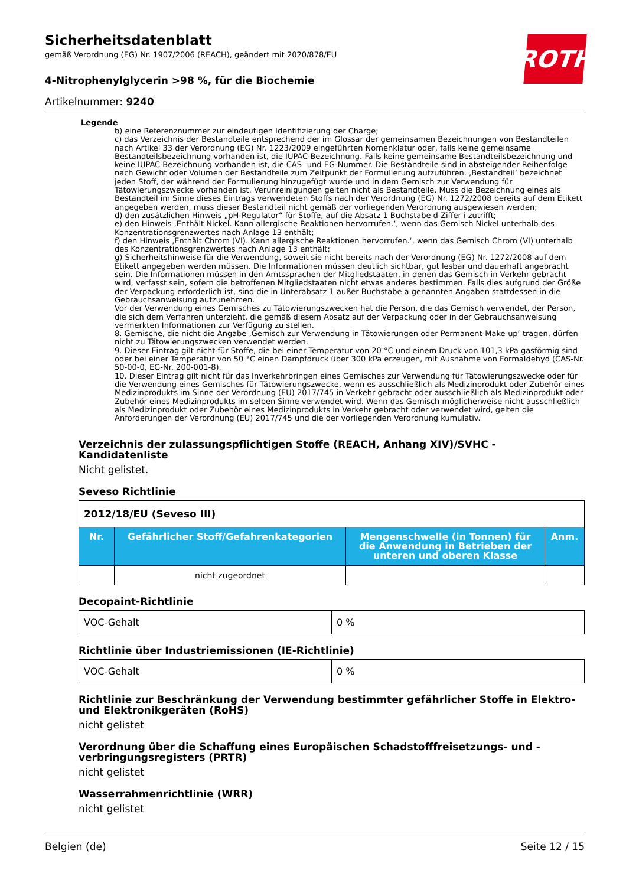ROTH
Sicherheitsdatenblatt
gemäß Verordnung (EG) Nr. 1907/2006 (REACH), geändert mit 2020/878/EU
4-Nitrophenylglycerin >98 %, für die Biochemie
Artikelnummer: 9240
Legende
b) eine Referenznummer zur eindeutigen Identifizierung der Charge;
c) das Verzeichnis der Bestandteile entsprechend der im Glossar der gemeinsamen Bezeichnungen von Bestandteilen nach Artikel 33 der Verordnung (EG) Nr. 1223/2009 eingeführten Nomenklatur oder, falls keine gemeinsame Bestandteilsbezeichnung vorhanden ist, die IUPAC-Bezeichnung. Falls keine gemeinsame Bestandteilsbezeichnung und keine IUPAC-Bezeichnung vorhanden ist, die CAS- und EG-Nummer. Die Bestandteile sind in absteigender Reihenfolge nach Gewicht oder Volumen der Bestandteile zum Zeitpunkt der Formulierung aufzuführen. ‚Bestandteil‘ bezeichnet jeden Stoff, der während der Formulierung hinzugefügt wurde und in dem Gemisch zur Verwendung für Tätowierungszwecke vorhanden ist. Verunreinigungen gelten nicht als Bestandteile. Muss die Bezeichnung eines als Bestandteil im Sinne dieses Eintrags verwendeten Stoffs nach der Verordnung (EG) Nr. 1272/2008 bereits auf dem Etikett angegeben werden, muss dieser Bestandteil nicht gemäß der vorliegenden Verordnung ausgewiesen werden;
d) den zusätzlichen Hinweis „pH-Regulator“ für Stoffe, auf die Absatz 1 Buchstabe d Ziffer i zutrifft;
e) den Hinweis ‚Enthält Nickel. Kann allergische Reaktionen hervorrufen.‘, wenn das Gemisch Nickel unterhalb des Konzentrationsgrenzwertes nach Anlage 13 enthält;
f) den Hinweis ‚Enthält Chrom (VI). Kann allergische Reaktionen hervorrufen.‘, wenn das Gemisch Chrom (VI) unterhalb des Konzentrationsgrenzwertes nach Anlage 13 enthält;
g) Sicherheitshinweise für die Verwendung, soweit sie nicht bereits nach der Verordnung (EG) Nr. 1272/2008 auf dem Etikett angegeben werden müssen. Die Informationen müssen deutlich sichtbar, gut lesbar und dauerhaft angebracht sein. Die Informationen müssen in den Amtssprachen der Mitgliedstaaten, in denen das Gemisch in Verkehr gebracht wird, verfasst sein, sofern die betroffenen Mitgliedstaaten nicht etwas anderes bestimmen. Falls dies aufgrund der Größe der Verpackung erforderlich ist, sind die in Unterabsatz 1 außer Buchstabe a genannten Angaben stattdessen in die Gebrauchsanweisung aufzunehmen.
Vor der Verwendung eines Gemisches zu Tätowierungszwecken hat die Person, die das Gemisch verwendet, der Person, die sich dem Verfahren unterzieht, die gemäß diesem Absatz auf der Verpackung oder in der Gebrauchsanweisung vermerkten Informationen zur Verfügung zu stellen.
8. Gemische, die nicht die Angabe ‚Gemisch zur Verwendung in Tätowierungen oder Permanent-Make-up‘ tragen, dürfen nicht zu Tätowierungszwecken verwendet werden.
9. Dieser Eintrag gilt nicht für Stoffe, die bei einer Temperatur von 20 °C und einem Druck von 101,3 kPa gasförmig sind oder bei einer Temperatur von 50 °C einen Dampfdruck über 300 kPa erzeugen, mit Ausnahme von Formaldehyd (CAS-Nr. 50-00-0, EG-Nr. 200-001-8).
10. Dieser Eintrag gilt nicht für das Inverkehrbringen eines Gemisches zur Verwendung für Tätowierungszwecke oder für die Verwendung eines Gemisches für Tätowierungszwecke, wenn es ausschließlich als Medizinprodukt oder Zubehör eines Medizinprodukts im Sinne der Verordnung (EU) 2017/745 in Verkehr gebracht oder ausschließlich als Medizinprodukt oder Zubehör eines Medizinprodukts im selben Sinne verwendet wird. Wenn das Gemisch möglicherweise nicht ausschließlich als Medizinprodukt oder Zubehör eines Medizinprodukts in Verkehr gebracht oder verwendet wird, gelten die Anforderungen der Verordnung (EU) 2017/745 und die der vorliegenden Verordnung kumulativ.
Verzeichnis der zulassungspflichtigen Stoffe (REACH, Anhang XIV)/SVHC - Kandidatenliste
Nicht gelistet.
Seveso Richtlinie
| 2012/18/EU (Seveso III) | | | |
| Nr. | Gefährlicher Stoff/Gefahrenkategorien | Mengenschwelle (in Tonnen) für die Anwendung in Betrieben der unteren und oberen Klasse | Anm. |
| | nicht zugeordnet | | |
Decopaint-Richtlinie
| VOC-Gehalt | 0 % |
Richtlinie über Industriemissionen (IE-Richtlinie)
| VOC-Gehalt | 0 % |
Richtlinie zur Beschränkung der Verwendung bestimmter gefährlicher Stoffe in Elektro- und Elektronikgeräten (RoHS)
nicht gelistet
Verordnung über die Schaffung eines Europäischen Schadstofffreisetzungs- und -verbringungsregisters (PRTR)
nicht gelistet
Wasserrahmenrichtlinie (WRR)
nicht gelistet
Belgien (de) Seite 12 / 15